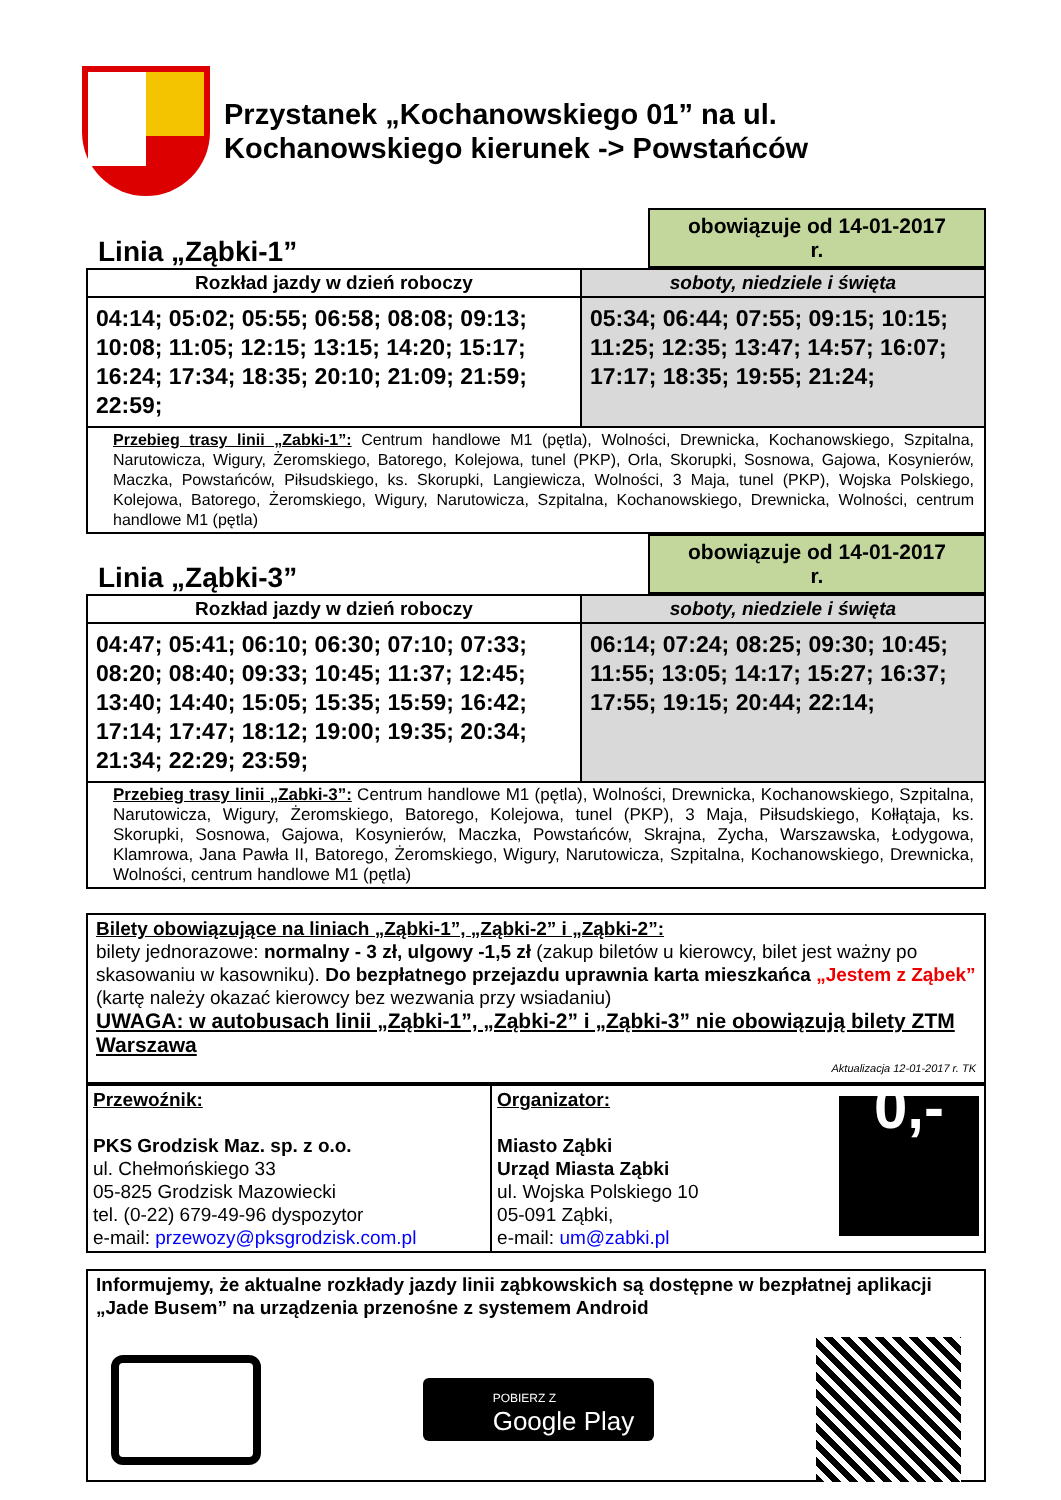Przystanek „Kochanowskiego 01” na ul.
Kochanowskiego kierunek -> Powstańców
Linia „Ząbki-1”
obowiązuje od 14-01-2017 r.
| Rozkład jazdy w dzień roboczy | soboty, niedziele i święta |
| --- | --- |
| 04:14; 05:02; 05:55; 06:58; 08:08; 09:13; 10:08; 11:05; 12:15; 13:15; 14:20; 15:17; 16:24; 17:34; 18:35; 20:10; 21:09; 21:59; 22:59; | 05:34; 06:44; 07:55; 09:15; 10:15; 11:25; 12:35; 13:47; 14:57; 16:07; 17:17; 18:35; 19:55; 21:24; |
| Przebieg trasy linii „Zabki-1”: Centrum handlowe M1 (pętla), Wolności, Drewnicka, Kochanowskiego, Szpitalna, Narutowicza, Wigury, Żeromskiego, Batorego, Kolejowa, tunel (PKP), Orla, Skorupki, Sosnowa, Gajowa, Kosynierów, Maczka, Powstańców, Piłsudskiego, ks. Skorupki, Langiewicza, Wolności, 3 Maja, tunel (PKP), Wojska Polskiego, Kolejowa, Batorego, Żeromskiego, Wigury, Narutowicza, Szpitalna, Kochanowskiego, Drewnicka, Wolności, centrum handlowe M1 (pętla) | |
Linia „Ząbki-3”
obowiązuje od 14-01-2017 r.
| Rozkład jazdy w dzień roboczy | soboty, niedziele i święta |
| --- | --- |
| 04:47; 05:41; 06:10; 06:30; 07:10; 07:33; 08:20; 08:40; 09:33; 10:45; 11:37; 12:45; 13:40; 14:40; 15:05; 15:35; 15:59; 16:42; 17:14; 17:47; 18:12; 19:00; 19:35; 20:34; 21:34; 22:29; 23:59; | 06:14; 07:24; 08:25; 09:30; 10:45; 11:55; 13:05; 14:17; 15:27; 16:37; 17:55; 19:15; 20:44; 22:14; |
| Przebieg trasy linii „Zabki-3”: Centrum handlowe M1 (pętla), Wolności, Drewnicka, Kochanowskiego, Szpitalna, Narutowicza, Wigury, Żeromskiego, Batorego, Kolejowa, tunel (PKP), 3 Maja, Piłsudskiego, Kołłątaja, ks. Skorupki, Sosnowa, Gajowa, Kosynierów, Maczka, Powstańców, Skrajna, Zycha, Warszawska, Łodygowa, Klamrowa, Jana Pawła II, Batorego, Żeromskiego, Wigury, Narutowicza, Szpitalna, Kochanowskiego, Drewnicka, Wolności, centrum handlowe M1 (pętla) | |
Bilety obowiązujące na liniach „Ząbki-1”, „Ząbki-2” i „Ząbki-2”:
bilety jednorazowe: normalny - 3 zł, ulgowy -1,5 zł (zakup biletów u kierowcy, bilet jest ważny po skasowaniu w kasowniku). Do bezpłatnego przejazdu uprawnia karta mieszkańca „Jestem z Ząbek” (kartę należy okazać kierowcy bez wezwania przy wsiadaniu)
UWAGA: w autobusach linii „Ząbki-1”, „Ząbki-2” i „Ząbki-3” nie obowiązują bilety ZTM Warszawa
Aktualizacja 12-01-2017 r. TK
| Przewoźnik: PKS Grodzisk Maz. sp. z o.o. ul. Chełmońskiego 33 05-825 Grodzisk Mazowiecki tel. (0-22) 679-49-96 dyspozytor e-mail: przewozy@pksgrodzisk.com.pl | Organizator: Miasto Ząbki Urząd Miasta Ząbki ul. Wojska Polskiego 10 05-091 Ząbki, e-mail: um@zabki.pl 0,- |
Informujemy, że aktualne rozkłady jazdy linii ząbkowskich są dostępne w bezpłatnej aplikacji „Jade Busem” na urządzenia przenośne z systemem Android
POBIERZ Z
Google Play